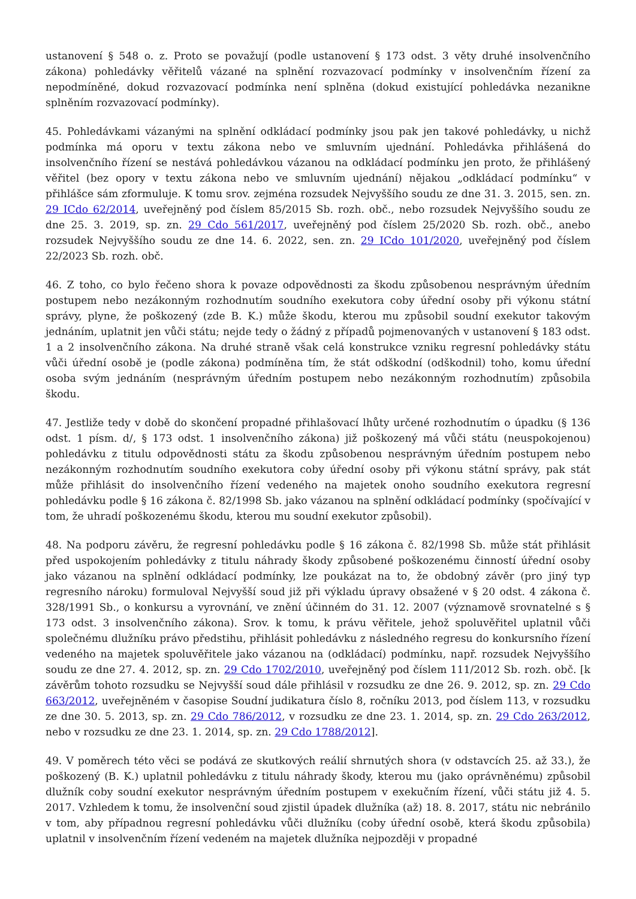ustanovení § 548 o. z. Proto se považují (podle ustanovení § 173 odst. 3 věty druhé insolvenčního zákona) pohledávky věřitelů vázané na splnění rozvazovací podmínky v insolvenčním řízení za nepodmíněné, dokud rozvazovací podmínka není splněna (dokud existující pohledávka nezanikne splněním rozvazovací podmínky).
45. Pohledávkami vázanými na splnění odkládací podmínky jsou pak jen takové pohledávky, u nichž podmínka má oporu v textu zákona nebo ve smluvním ujednání. Pohledávka přihlášená do insolvenčního řízení se nestává pohledávkou vázanou na odkládací podmínku jen proto, že přihlášený věřitel (bez opory v textu zákona nebo ve smluvním ujednání) nějakou „odkládací podmínku“ v přihlášce sám zformuluje. K tomu srov. zejména rozsudek Nejvyššího soudu ze dne 31. 3. 2015, sen. zn. 29 ICdo 62/2014, uveřejněný pod číslem 85/2015 Sb. rozh. obč., nebo rozsudek Nejvyššího soudu ze dne 25. 3. 2019, sp. zn. 29 Cdo 561/2017, uveřejněný pod číslem 25/2020 Sb. rozh. obč., anebo rozsudek Nejvyššího soudu ze dne 14. 6. 2022, sen. zn. 29 ICdo 101/2020, uveřejněný pod číslem 22/2023 Sb. rozh. obč.
46. Z toho, co bylo řečeno shora k povaze odpovědnosti za škodu způsobenou nesprávným úředním postupem nebo nezákonným rozhodnutím soudního exekutora coby úřední osoby při výkonu státní správy, plyne, že poškozený (zde B. K.) může škodu, kterou mu způsobil soudní exekutor takovým jednáním, uplatnit jen vůči státu; nejde tedy o žádný z případů pojmenovaných v ustanovení § 183 odst. 1 a 2 insolvenčního zákona. Na druhé straně však celá konstrukce vzniku regresní pohledávky státu vůči úřední osobě je (podle zákona) podmíněna tím, že stát odškodní (odškodnil) toho, komu úřední osoba svým jednáním (nesprávným úředním postupem nebo nezákonným rozhodnutím) způsobila škodu.
47. Jestliže tedy v době do skončení propadné přihlašovací lhůty určené rozhodnutím o úpadku (§ 136 odst. 1 písm. d/, § 173 odst. 1 insolvenčního zákona) již poškozený má vůči státu (neuspokojenou) pohledávku z titulu odpovědnosti státu za škodu způsobenou nesprávným úředním postupem nebo nezákonným rozhodnutím soudního exekutora coby úřední osoby při výkonu státní správy, pak stát může přihlásit do insolvenčního řízení vedeného na majetek onoho soudního exekutora regresní pohledávku podle § 16 zákona č. 82/1998 Sb. jako vázanou na splnění odkládací podmínky (spočívající v tom, že uhradí poškozenému škodu, kterou mu soudní exekutor způsobil).
48. Na podporu závěru, že regresní pohledávku podle § 16 zákona č. 82/1998 Sb. může stát přihlásit před uspokojením pohledávky z titulu náhrady škody způsobené poškozenému činností úřední osoby jako vázanou na splnění odkládací podmínky, lze poukázat na to, že obdobný závěr (pro jiný typ regresního nároku) formuloval Nejvyšší soud již při výkladu úpravy obsažené v § 20 odst. 4 zákona č. 328/1991 Sb., o konkursu a vyrovnání, ve znění účinném do 31. 12. 2007 (významově srovnatelné s § 173 odst. 3 insolvenčního zákona). Srov. k tomu, k právu věřitele, jehož spoluvěřitel uplatnil vůči společnému dlužníku právo předstihu, přihlásit pohledávku z následného regresu do konkursního řízení vedeného na majetek spoluvěřitele jako vázanou na (odkládací) podmínku, např. rozsudek Nejvyššího soudu ze dne 27. 4. 2012, sp. zn. 29 Cdo 1702/2010, uveřejněný pod číslem 111/2012 Sb. rozh. obč. [k závěrům tohoto rozsudku se Nejvyšší soud dále přihlásil v rozsudku ze dne 26. 9. 2012, sp. zn. 29 Cdo 663/2012, uveřejněném v časopise Soudní judikatura číslo 8, ročníku 2013, pod číslem 113, v rozsudku ze dne 30. 5. 2013, sp. zn. 29 Cdo 786/2012, v rozsudku ze dne 23. 1. 2014, sp. zn. 29 Cdo 263/2012, nebo v rozsudku ze dne 23. 1. 2014, sp. zn. 29 Cdo 1788/2012].
49. V poměrech této věci se podává ze skutkových reálií shrnutých shora (v odstavcích 25. až 33.), že poškozený (B. K.) uplatnil pohledávku z titulu náhrady škody, kterou mu (jako oprávněnému) způsobil dlužník coby soudní exekutor nesprávným úředním postupem v exekučním řízení, vůči státu již 4. 5. 2017. Vzhledem k tomu, že insolvenční soud zjistil úpadek dlužníka (až) 18. 8. 2017, státu nic nebránilo v tom, aby případnou regresní pohledávku vůči dlužníku (coby úřední osobě, která škodu způsobila) uplatnil v insolvenčním řízení vedeném na majetek dlužníka nejpozději v propadné